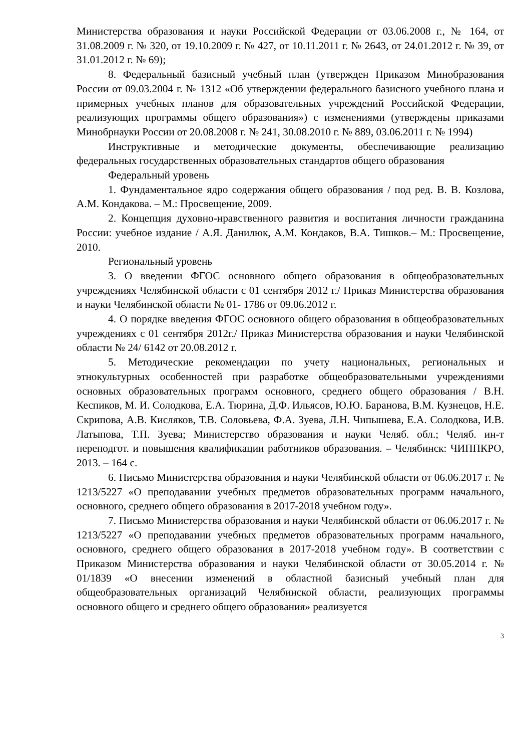Министерства образования и науки Российской Федерации от 03.06.2008 г., № 164, от 31.08.2009 г. № 320, от 19.10.2009 г. № 427, от 10.11.2011 г. № 2643, от 24.01.2012 г. № 39, от 31.01.2012 г. № 69);
8. Федеральный базисный учебный план (утвержден Приказом Минобразования России от 09.03.2004 г. № 1312 «Об утверждении федерального базисного учебного плана и примерных учебных планов для образовательных учреждений Российской Федерации, реализующих программы общего образования») с изменениями (утверждены приказами Минобрнауки России от 20.08.2008 г. № 241, 30.08.2010 г. № 889, 03.06.2011 г. № 1994)
Инструктивные и методические документы, обеспечивающие реализацию федеральных государственных образовательных стандартов общего образования
Федеральный уровень
1. Фундаментальное ядро содержания общего образования / под ред. В. В. Козлова, А.М. Кондакова. – М.: Просвещение, 2009.
2. Концепция духовно-нравственного развития и воспитания личности гражданина России: учебное издание / А.Я. Данилюк, А.М. Кондаков, В.А. Тишков.– М.: Просвещение, 2010.
Региональный уровень
3. О введении ФГОС основного общего образования в общеобразовательных учреждениях Челябинской области с 01 сентября 2012 г./ Приказ Министерства образования и науки Челябинской области № 01- 1786 от 09.06.2012 г.
4. О порядке введения ФГОС основного общего образования в общеобразовательных учреждениях с 01 сентября 2012г./ Приказ Министерства образования и науки Челябинской области № 24/ 6142 от 20.08.2012 г.
5. Методические рекомендации по учету национальных, региональных и этнокультурных особенностей при разработке общеобразовательными учреждениями основных образовательных программ основного, среднего общего образования / В.Н. Кеспиков, М. И. Солодкова, Е.А. Тюрина, Д.Ф. Ильясов, Ю.Ю. Баранова, В.М. Кузнецов, Н.Е. Скрипова, А.В. Кисляков, Т.В. Соловьева, Ф.А. Зуева, Л.Н. Чипышева, Е.А. Солодкова, И.В. Латыпова, Т.П. Зуева; Министерство образования и науки Челяб. обл.; Челяб. ин-т переподгот. и повышения квалификации работников образования. – Челябинск: ЧИППКРО, 2013. – 164 с.
6. Письмо Министерства образования и науки Челябинской области от 06.06.2017 г. № 1213/5227 «О преподавании учебных предметов образовательных программ начального, основного, среднего общего образования в 2017-2018 учебном году».
7. Письмо Министерства образования и науки Челябинской области от 06.06.2017 г. № 1213/5227 «О преподавании учебных предметов образовательных программ начального, основного, среднего общего образования в 2017-2018 учебном году». В соответствии с Приказом Министерства образования и науки Челябинской области от 30.05.2014 г. № 01/1839 «О внесении изменений в областной базисный учебный план для общеобразовательных организаций Челябинской области, реализующих программы основного общего и среднего общего образования» реализуется
3